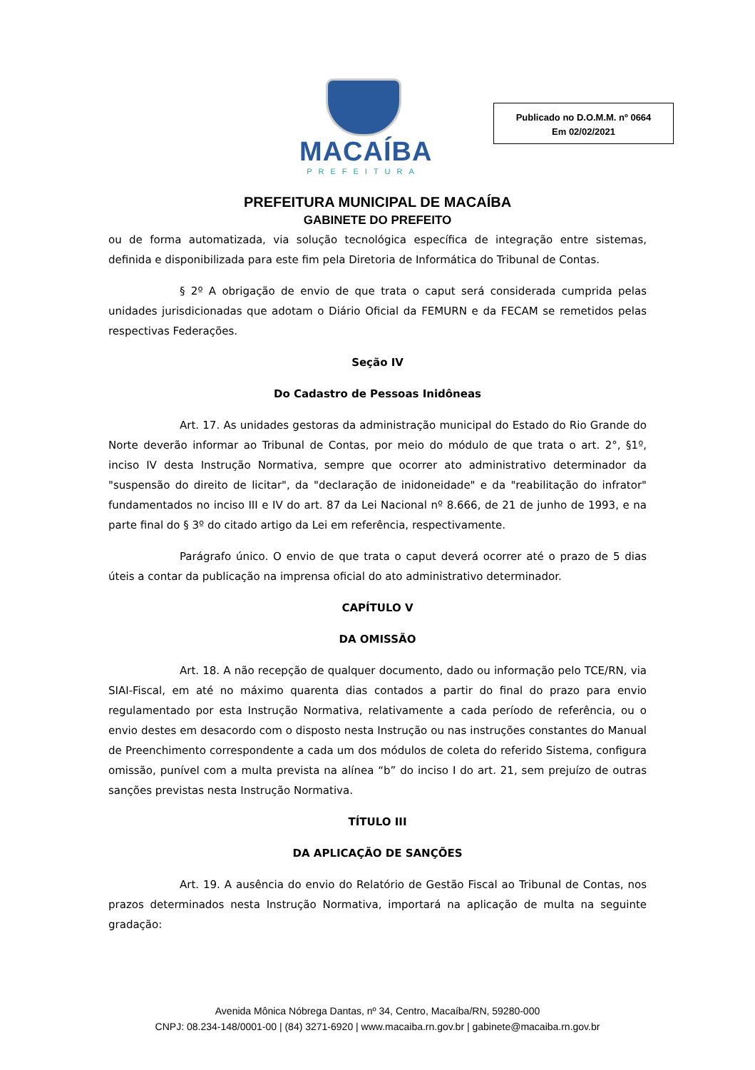MACAÍBA
PREFEITURA
Publicado no D.O.M.M. nº 0664
Em 02/02/2021
PREFEITURA MUNICIPAL DE MACAÍBA
GABINETE DO PREFEITO
ou de forma automatizada, via solução tecnológica específica de integração entre sistemas, definida e disponibilizada para este fim pela Diretoria de Informática do Tribunal de Contas.
§ 2º A obrigação de envio de que trata o caput será considerada cumprida pelas unidades jurisdicionadas que adotam o Diário Oficial da FEMURN e da FECAM se remetidos pelas respectivas Federações.
Seção IV
Do Cadastro de Pessoas Inidôneas
Art. 17. As unidades gestoras da administração municipal do Estado do Rio Grande do Norte deverão informar ao Tribunal de Contas, por meio do módulo de que trata o art. 2°, §1º, inciso IV desta Instrução Normativa, sempre que ocorrer ato administrativo determinador da "suspensão do direito de licitar", da "declaração de inidoneidade" e da "reabilitação do infrator" fundamentados no inciso III e IV do art. 87 da Lei Nacional nº 8.666, de 21 de junho de 1993, e na parte final do § 3º do citado artigo da Lei em referência, respectivamente.
Parágrafo único. O envio de que trata o caput deverá ocorrer até o prazo de 5 dias úteis a contar da publicação na imprensa oficial do ato administrativo determinador.
CAPÍTULO V
DA OMISSÃO
Art. 18. A não recepção de qualquer documento, dado ou informação pelo TCE/RN, via SIAI-Fiscal, em até no máximo quarenta dias contados a partir do final do prazo para envio regulamentado por esta Instrução Normativa, relativamente a cada período de referência, ou o envio destes em desacordo com o disposto nesta Instrução ou nas instruções constantes do Manual de Preenchimento correspondente a cada um dos módulos de coleta do referido Sistema, configura omissão, punível com a multa prevista na alínea “b” do inciso I do art. 21, sem prejuízo de outras sanções previstas nesta Instrução Normativa.
TÍTULO III
DA APLICAÇÃO DE SANÇÕES
Art. 19. A ausência do envio do Relatório de Gestão Fiscal ao Tribunal de Contas, nos prazos determinados nesta Instrução Normativa, importará na aplicação de multa na seguinte gradação:
Avenida Mônica Nóbrega Dantas, nº 34, Centro, Macaíba/RN, 59280-000
CNPJ: 08.234-148/0001-00 | (84) 3271-6920 | www.macaiba.rn.gov.br | gabinete@macaiba.rn.gov.br